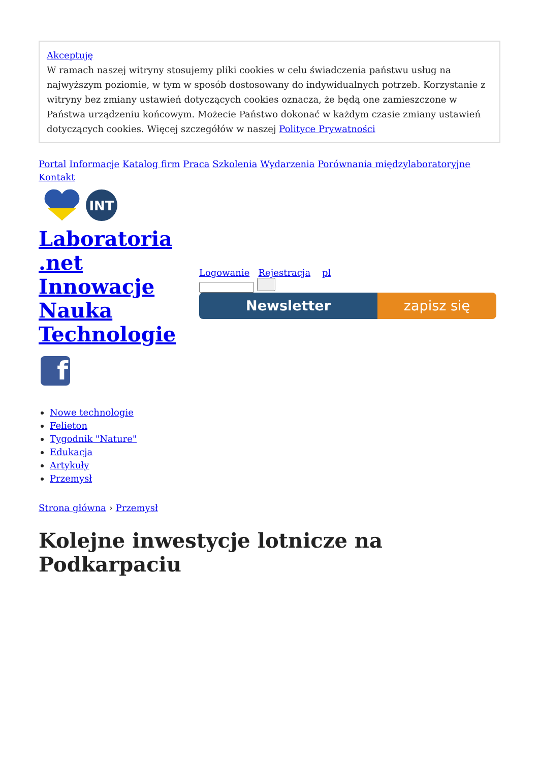Akceptuję
W ramach naszej witryny stosujemy pliki cookies w celu świadczenia państwu usług na najwyższym poziomie, w tym w sposób dostosowany do indywidualnych potrzeb. Korzystanie z witryny bez zmiany ustawień dotyczących cookies oznacza, że będą one zamieszczone w Państwa urządzeniu końcowym. Możecie Państwo dokonać w każdym czasie zmiany ustawień dotyczących cookies. Więcej szczegółów w naszej Polityce Prywatności
Portal Informacje Katalog firm Praca Szkolenia Wydarzenia Porównania międzylaboratoryjne Kontakt
INT
Laboratoria .net Innowacje Nauka Technologie
f
Logowanie Rejestracja pl
Newsletter zapisz się
Nowe technologie
Felieton
Tygodnik "Nature"
Edukacja
Artykuły
Przemysł
Strona główna › Przemysł
Kolejne inwestycje lotnicze na Podkarpaciu